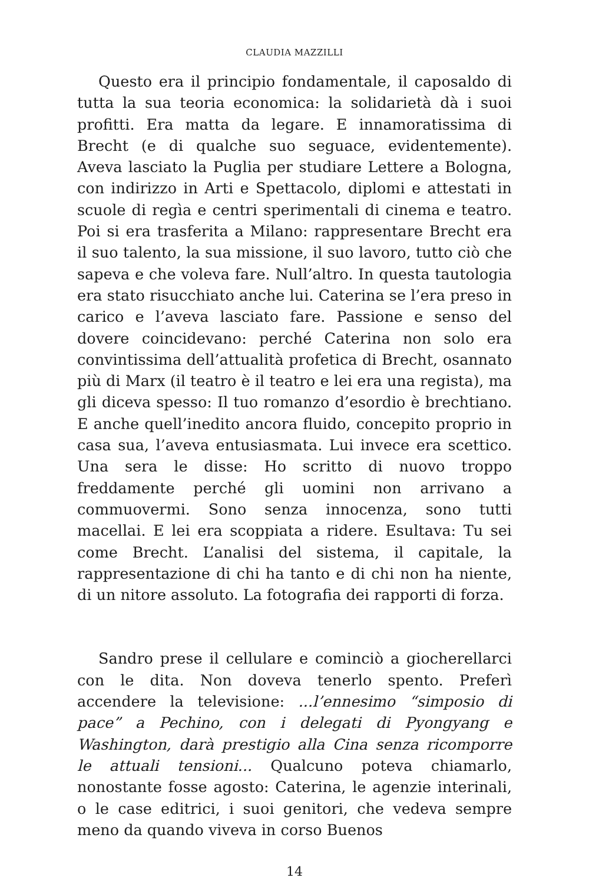CLAUDIA MAZZILLI
Questo era il principio fondamentale, il caposaldo di tutta la sua teoria economica: la solidarietà dà i suoi profitti. Era matta da legare. E innamoratissima di Brecht (e di qualche suo seguace, evidentemente). Aveva lasciato la Puglia per studiare Lettere a Bologna, con indirizzo in Arti e Spettacolo, diplomi e attestati in scuole di regìa e centri sperimentali di cinema e teatro. Poi si era trasferita a Milano: rappresentare Brecht era il suo talento, la sua missione, il suo lavoro, tutto ciò che sapeva e che voleva fare. Null’altro. In questa tautologia era stato risucchiato anche lui. Caterina se l’era preso in carico e l’aveva lasciato fare. Passione e senso del dovere coincidevano: perché Caterina non solo era convintissima dell’attualità profetica di Brecht, osannato più di Marx (il teatro è il teatro e lei era una regista), ma gli diceva spesso: Il tuo romanzo d’esordio è brechtiano. E anche quell’inedito ancora fluido, concepito proprio in casa sua, l’aveva entusiasmata. Lui invece era scettico. Una sera le disse: Ho scritto di nuovo troppo freddamente perché gli uomini non arrivano a commuovermi. Sono senza innocenza, sono tutti macellai. E lei era scoppiata a ridere. Esultava: Tu sei come Brecht. L’analisi del sistema, il capitale, la rappresentazione di chi ha tanto e di chi non ha niente, di un nitore assoluto. La fotografia dei rapporti di forza.
Sandro prese il cellulare e cominciò a giocherellarci con le dita. Non doveva tenerlo spento. Preferì accendere la televisione: ...l’ennesimo “simposio di pace” a Pechino, con i delegati di Pyongyang e Washington, darà prestigio alla Cina senza ricomporre le attuali tensioni... Qualcuno poteva chiamarlo, nonostante fosse agosto: Caterina, le agenzie interinali, o le case editrici, i suoi genitori, che vedeva sempre meno da quando viveva in corso Buenos
14